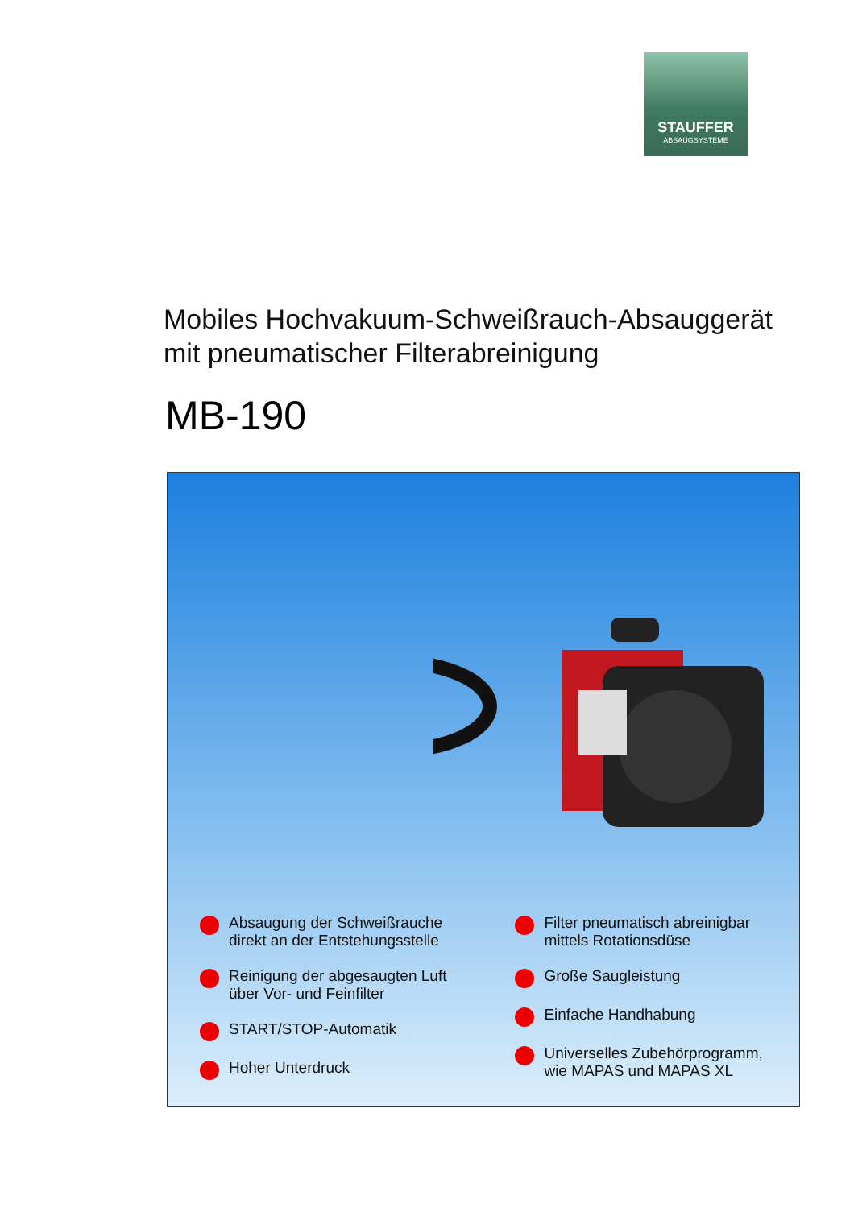STAUFFER
ABSAUGSYSTEME
Mobiles Hochvakuum-Schweißrauch-Absauggerät
mit pneumatischer Filterabreinigung
MB-190
Absaugung der Schweißrauche
direkt an der Entstehungsstelle
Reinigung der abgesaugten Luft
über Vor- und Feinfilter
START/STOP-Automatik
Hoher Unterdruck
Filter pneumatisch abreinigbar
mittels Rotationsdüse
Große Saugleistung
Einfache Handhabung
Universelles Zubehörprogramm,
wie MAPAS und MAPAS XL